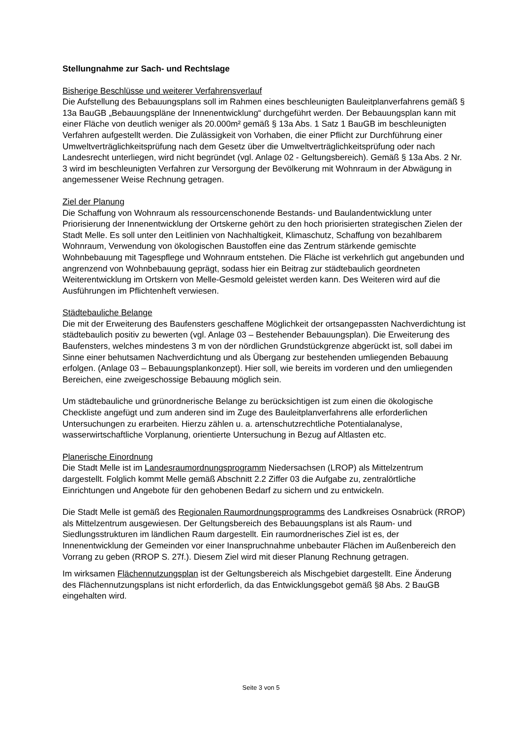Stellungnahme zur Sach- und Rechtslage
Bisherige Beschlüsse und weiterer Verfahrensverlauf
Die Aufstellung des Bebauungsplans soll im Rahmen eines beschleunigten Bauleitplanverfahrens gemäß § 13a BauGB „Bebauungspläne der Innenentwicklung“ durchgeführt werden. Der Bebauungsplan kann mit einer Fläche von deutlich weniger als 20.000m² gemäß § 13a Abs. 1 Satz 1 BauGB im beschleunigten Verfahren aufgestellt werden. Die Zulässigkeit von Vorhaben, die einer Pflicht zur Durchführung einer Umweltverträglichkeitsprüfung nach dem Gesetz über die Umweltverträglichkeitsprüfung oder nach Landesrecht unterliegen, wird nicht begründet (vgl. Anlage 02 - Geltungsbereich). Gemäß § 13a Abs. 2 Nr. 3 wird im beschleunigten Verfahren zur Versorgung der Bevölkerung mit Wohnraum in der Abwägung in angemessener Weise Rechnung getragen.
Ziel der Planung
Die Schaffung von Wohnraum als ressourcenschonende Bestands- und Baulandentwicklung unter Priorisierung der Innenentwicklung der Ortskerne gehört zu den hoch priorisierten strategischen Zielen der Stadt Melle. Es soll unter den Leitlinien von Nachhaltigkeit, Klimaschutz, Schaffung von bezahlbarem Wohnraum, Verwendung von ökologischen Baustoffen eine das Zentrum stärkende gemischte Wohnbebauung mit Tagespflege und Wohnraum entstehen. Die Fläche ist verkehrlich gut angebunden und angrenzend von Wohnbebauung geprägt, sodass hier ein Beitrag zur städtebaulich geordneten Weiterentwicklung im Ortskern von Melle-Gesmold geleistet werden kann. Des Weiteren wird auf die Ausführungen im Pflichtenheft verwiesen.
Städtebauliche Belange
Die mit der Erweiterung des Baufensters geschaffene Möglichkeit der ortsangepassten Nachverdichtung ist städtebaulich positiv zu bewerten (vgl. Anlage 03 – Bestehender Bebauungsplan). Die Erweiterung des Baufensters, welches mindestens 3 m von der nördlichen Grundstückgrenze abgerückt ist, soll dabei im Sinne einer behutsamen Nachverdichtung und als Übergang zur bestehenden umliegenden Bebauung erfolgen. (Anlage 03 – Bebauungsplankonzept). Hier soll, wie bereits im vorderen und den umliegenden Bereichen, eine zweigeschossige Bebauung möglich sein.
Um städtebauliche und grünordnerische Belange zu berücksichtigen ist zum einen die ökologische Checkliste angefügt und zum anderen sind im Zuge des Bauleitplanverfahrens alle erforderlichen Untersuchungen zu erarbeiten. Hierzu zählen u. a. artenschutzrechtliche Potentialanalyse, wasserwirtschaftliche Vorplanung, orientierte Untersuchung in Bezug auf Altlasten etc.
Planerische Einordnung
Die Stadt Melle ist im Landesraumordnungsprogramm Niedersachsen (LROP) als Mittelzentrum dargestellt. Folglich kommt Melle gemäß Abschnitt 2.2 Ziffer 03 die Aufgabe zu, zentralörtliche Einrichtungen und Angebote für den gehobenen Bedarf zu sichern und zu entwickeln.
Die Stadt Melle ist gemäß des Regionalen Raumordnungsprogramms des Landkreises Osnabrück (RROP) als Mittelzentrum ausgewiesen. Der Geltungsbereich des Bebauungsplans ist als Raum- und Siedlungsstrukturen im ländlichen Raum dargestellt. Ein raumordnerisches Ziel ist es, der Innenentwicklung der Gemeinden vor einer Inanspruchnahme unbebauter Flächen im Außenbereich den Vorrang zu geben (RROP S. 27f.). Diesem Ziel wird mit dieser Planung Rechnung getragen.
Im wirksamen Flächennutzungsplan ist der Geltungsbereich als Mischgebiet dargestellt. Eine Änderung des Flächennutzungsplans ist nicht erforderlich, da das Entwicklungsgebot gemäß §8 Abs. 2 BauGB eingehalten wird.
Seite 3 von 5